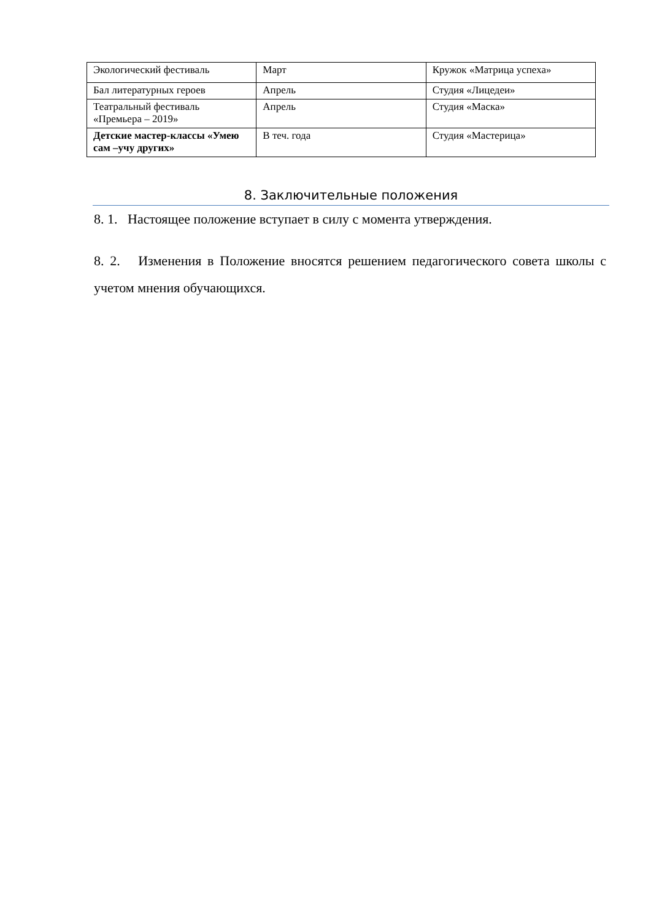| Экологический фестиваль | Март | Кружок «Матрица успеха» |
| Бал литературных героев | Апрель | Студия «Лицедеи» |
| Театральный фестиваль «Премьера – 2019» | Апрель | Студия «Маска» |
| Детские мастер-классы «Умею сам –учу других» | В теч. года | Студия «Мастерица» |
8. Заключительные положения
8. 1. Настоящее положение вступает в силу с момента утверждения.
8. 2. Изменения в Положение вносятся решением педагогического совета школы с учетом мнения обучающихся.